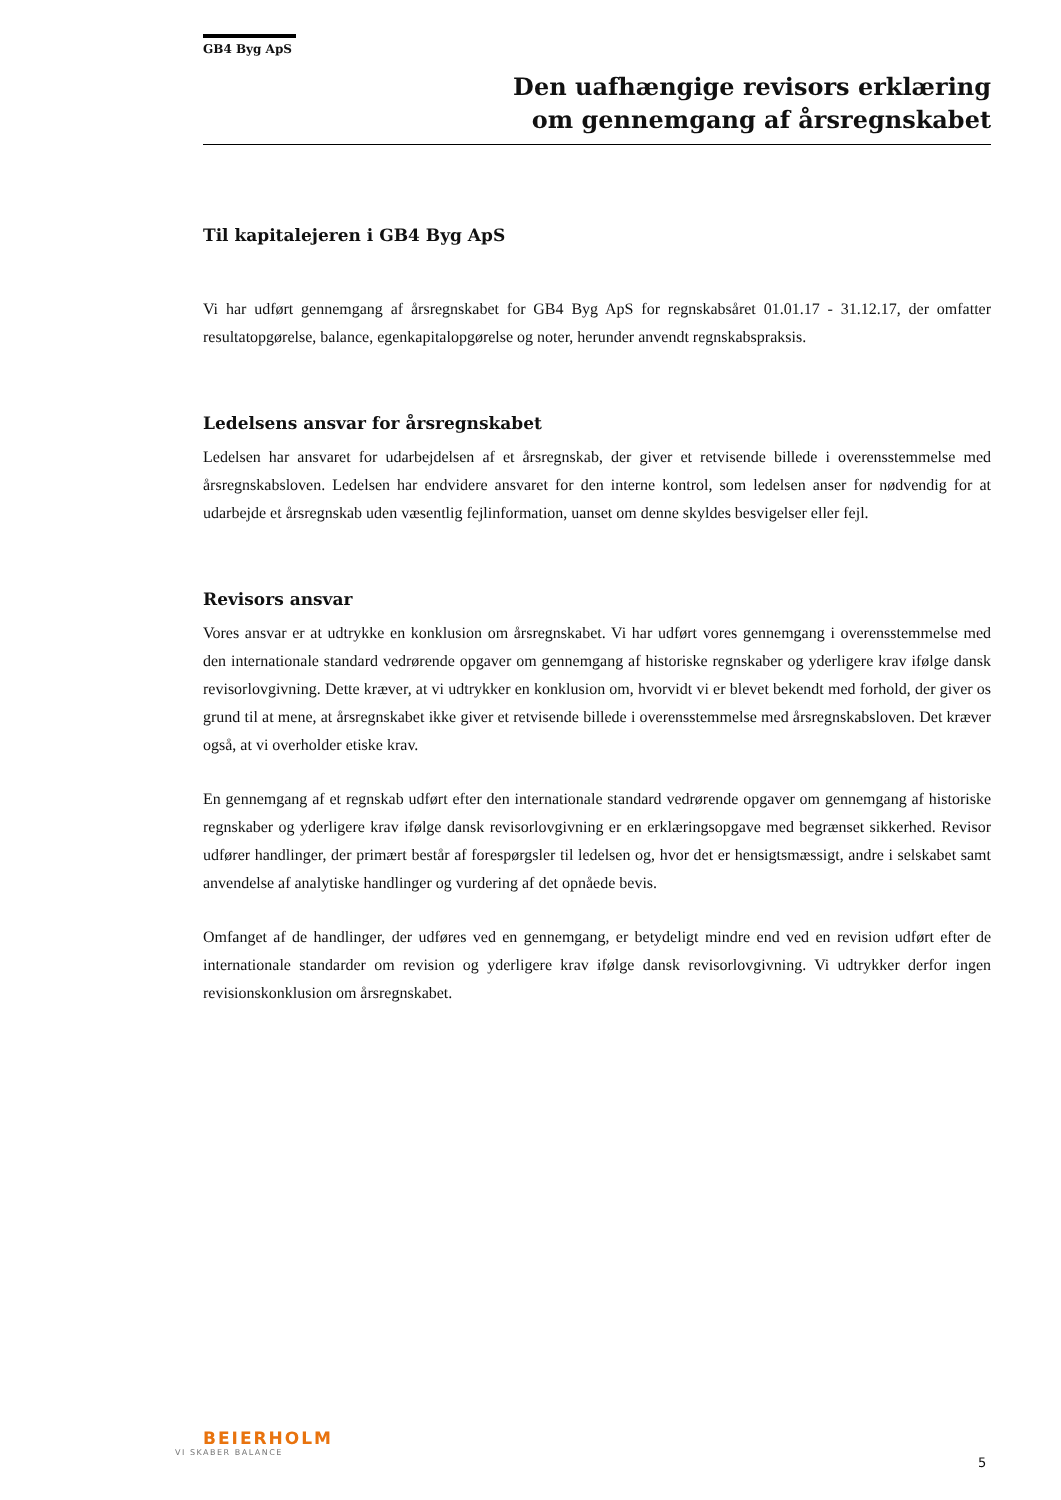GB4 Byg ApS
Den uafhængige revisors erklæring
om gennemgang af årsregnskabet
Til kapitalejeren i GB4 Byg ApS
Vi har udført gennemgang af årsregnskabet for GB4 Byg ApS for regnskabsåret 01.01.17 - 31.12.17, der omfatter resultatopgørelse, balance, egenkapitalopgørelse og noter, herunder anvendt regnskabspraksis.
Ledelsens ansvar for årsregnskabet
Ledelsen har ansvaret for udarbejdelsen af et årsregnskab, der giver et retvisende billede i overensstemmelse med årsregnskabsloven. Ledelsen har endvidere ansvaret for den interne kontrol, som ledelsen anser for nødvendig for at udarbejde et årsregnskab uden væsentlig fejlinformation, uanset om denne skyldes besvigelser eller fejl.
Revisors ansvar
Vores ansvar er at udtrykke en konklusion om årsregnskabet. Vi har udført vores gennemgang i overensstemmelse med den internationale standard vedrørende opgaver om gennemgang af historiske regnskaber og yderligere krav ifølge dansk revisorlovgivning. Dette kræver, at vi udtrykker en konklusion om, hvorvidt vi er blevet bekendt med forhold, der giver os grund til at mene, at årsregnskabet ikke giver et retvisende billede i overensstemmelse med årsregnskabsloven. Det kræver også, at vi overholder etiske krav.
En gennemgang af et regnskab udført efter den internationale standard vedrørende opgaver om gennemgang af historiske regnskaber og yderligere krav ifølge dansk revisorlovgivning er en erklæringsopgave med begrænset sikkerhed. Revisor udfører handlinger, der primært består af forespørgsler til ledelsen og, hvor det er hensigtsmæssigt, andre i selskabet samt anvendelse af analytiske handlinger og vurdering af det opnåede bevis.
Omfanget af de handlinger, der udføres ved en gennemgang, er betydeligt mindre end ved en revision udført efter de internationale standarder om revision og yderligere krav ifølge dansk revisorlovgivning. Vi udtrykker derfor ingen revisionskonklusion om årsregnskabet.
BEIERHOLM
VI SKABER BALANCE
5